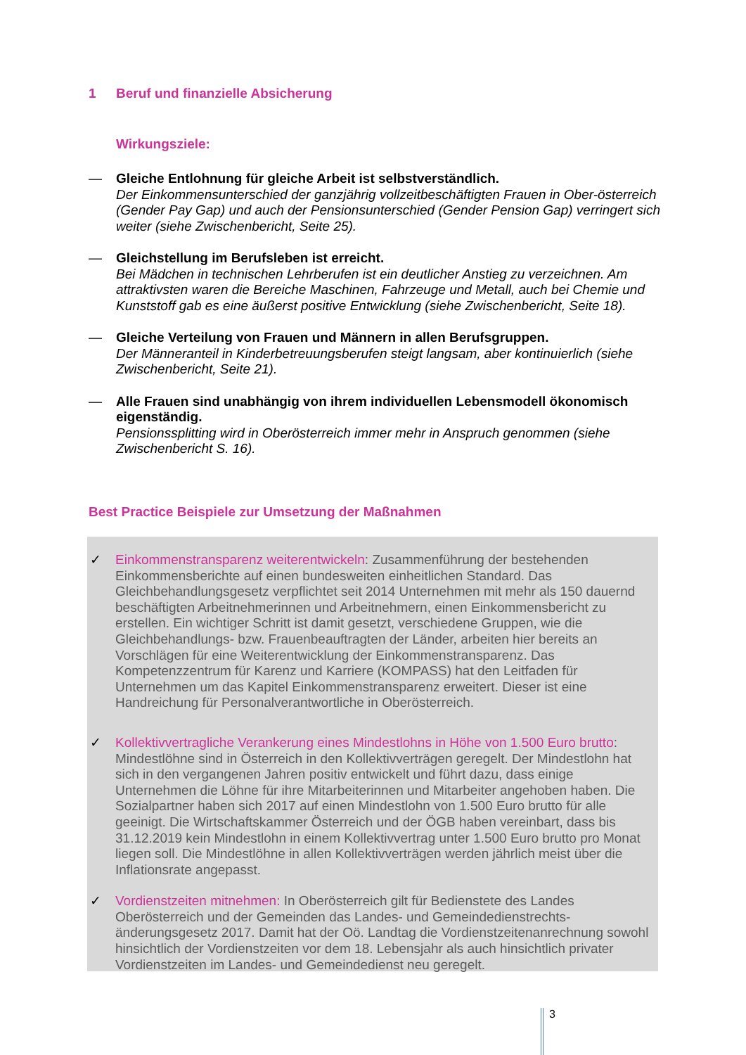1 Beruf und finanzielle Absicherung
Wirkungsziele:
— Gleiche Entlohnung für gleiche Arbeit ist selbstverständlich.
Der Einkommensunterschied der ganzjährig vollzeitbeschäftigten Frauen in Ober-österreich (Gender Pay Gap) und auch der Pensionsunterschied (Gender Pension Gap) verringert sich weiter (siehe Zwischenbericht, Seite 25).
— Gleichstellung im Berufsleben ist erreicht.
Bei Mädchen in technischen Lehrberufen ist ein deutlicher Anstieg zu verzeichnen. Am attraktivsten waren die Bereiche Maschinen, Fahrzeuge und Metall, auch bei Chemie und Kunststoff gab es eine äußerst positive Entwicklung (siehe Zwischenbericht, Seite 18).
— Gleiche Verteilung von Frauen und Männern in allen Berufsgruppen.
Der Männeranteil in Kinderbetreuungsberufen steigt langsam, aber kontinuierlich (siehe Zwischenbericht, Seite 21).
— Alle Frauen sind unabhängig von ihrem individuellen Lebensmodell ökonomisch eigenständig.
Pensionssplitting wird in Oberösterreich immer mehr in Anspruch genommen (siehe Zwischenbericht S. 16).
Best Practice Beispiele zur Umsetzung der Maßnahmen
✓ Einkommenstransparenz weiterentwickeln: Zusammenführung der bestehenden Einkommensberichte auf einen bundesweiten einheitlichen Standard. Das Gleichbehandlungsgesetz verpflichtet seit 2014 Unternehmen mit mehr als 150 dauernd beschäftigten Arbeitnehmerinnen und Arbeitnehmern, einen Einkommensbericht zu erstellen. Ein wichtiger Schritt ist damit gesetzt, verschiedene Gruppen, wie die Gleichbehandlungs- bzw. Frauenbeauftragten der Länder, arbeiten hier bereits an Vorschlägen für eine Weiterentwicklung der Einkommenstransparenz. Das Kompetenzzentrum für Karenz und Karriere (KOMPASS) hat den Leitfaden für Unternehmen um das Kapitel Einkommenstransparenz erweitert. Dieser ist eine Handreichung für Personalverantwortliche in Oberösterreich.
✓ Kollektivvertragliche Verankerung eines Mindestlohns in Höhe von 1.500 Euro brutto: Mindestlöhne sind in Österreich in den Kollektivverträgen geregelt. Der Mindestlohn hat sich in den vergangenen Jahren positiv entwickelt und führt dazu, dass einige Unternehmen die Löhne für ihre Mitarbeiterinnen und Mitarbeiter angehoben haben. Die Sozialpartner haben sich 2017 auf einen Mindestlohn von 1.500 Euro brutto für alle geeinigt. Die Wirtschaftskammer Österreich und der ÖGB haben vereinbart, dass bis 31.12.2019 kein Mindestlohn in einem Kollektivvertrag unter 1.500 Euro brutto pro Monat liegen soll. Die Mindestlöhne in allen Kollektivverträgen werden jährlich meist über die Inflationsrate angepasst.
✓ Vordienstzeiten mitnehmen: In Oberösterreich gilt für Bedienstete des Landes Oberösterreich und der Gemeinden das Landes- und Gemeindedienstrechts-änderungsgesetz 2017. Damit hat der Oö. Landtag die Vordienstzeitenanrechnung sowohl hinsichtlich der Vordienstzeiten vor dem 18. Lebensjahr als auch hinsichtlich privater Vordienstzeiten im Landes- und Gemeindedienst neu geregelt.
3